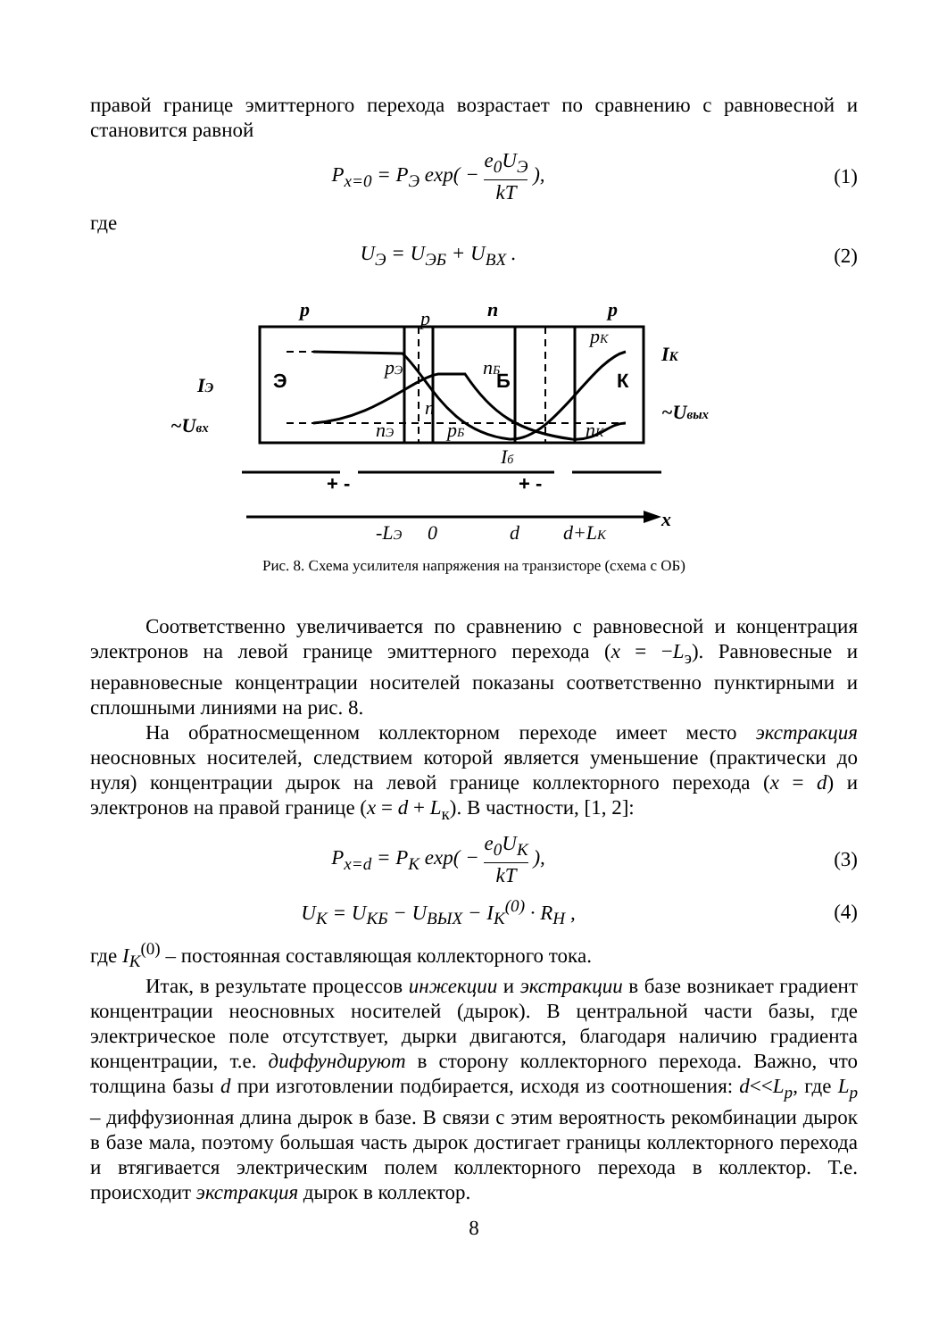правой границе эмиттерного перехода возрастает по сравнению с равновесной и становится равной
P<sub>x=0</sub> = P<sub>Э</sub> exp( − e<sub>0</sub>U<sub>Э</sub> kT ), (1)
где
U<sub>Э</sub> = U<sub>ЭБ</sub> + U<sub>BX</sub> . (2)
p
n
p
-LЭ
0
d
d+LК
x
IЭ
~Uвх
IК
~Uвых
p
pЭ
n
nЭ
nБ
pБ
pК
nК
Iб
Э
Б
К
+ -
+ -
Рис. 8. Схема усилителя напряжения на транзисторе (схема с ОБ)
Соответственно увеличивается по сравнению с равновесной и концентрация электронов на левой границе эмиттерного перехода (x = −L<sub>э</sub>). Равновесные и неравновесные концентрации носителей показаны соответственно пунктирными и сплошными линиями на рис. 8.
На обратносмещенном коллекторном переходе имеет место экстракция неосновных носителей, следствием которой является уменьшение (практически до нуля) концентрации дырок на левой границе коллекторного перехода (x = d) и электронов на правой границе (x = d + L<sub>к</sub>). В частности, [1, 2]:
P<sub>x=d</sub> = P<sub>K</sub> exp( − e<sub>0</sub>U<sub>K</sub> kT ), (3)
U<sub>K</sub> = U<sub>KБ</sub> − U<sub>BЫX</sub> − I<sub>K</sub><sup>(0)</sup> · R<sub>H</sub> , (4)
где I<sub>K</sub><sup>(0)</sup> – постоянная составляющая коллекторного тока.
Итак, в результате процессов инжекции и экстракции в базе возникает градиент концентрации неосновных носителей (дырок). В центральной части базы, где электрическое поле отсутствует, дырки двигаются, благодаря наличию градиента концентрации, т.е. диффундируют в сторону коллекторного перехода. Важно, что толщина базы d при изготовлении подбирается, исходя из соотношения: d<<L<sub>p</sub>, где L<sub>p</sub> – диффузионная длина дырок в базе. В связи с этим вероятность рекомбинации дырок в базе мала, поэтому большая часть дырок достигает границы коллекторного перехода и втягивается электрическим полем коллекторного перехода в коллектор. Т.е. происходит экстракция дырок в коллектор.
8